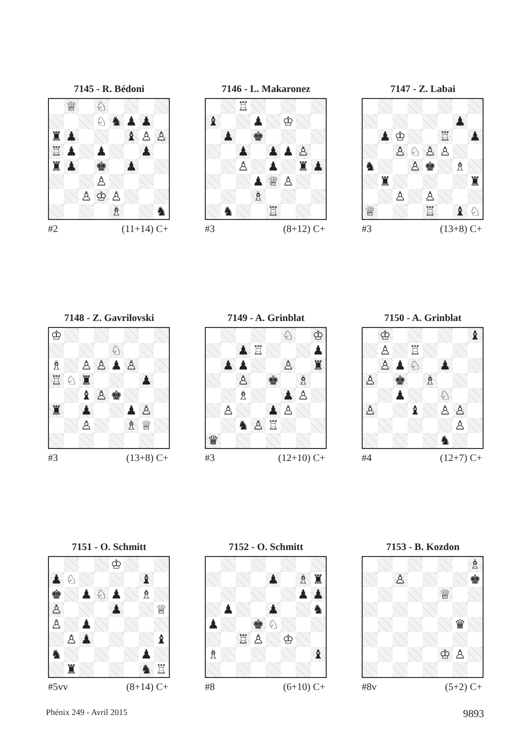7145 - R. Bédoni
| | ♕ | | ♘ | | | | |
| | | | ♘ | ♞ | ♟ | ♟ | |
| ♜ | ♟ | | | | ♝ | ♙ | ♙ |
| ♖ | ♟ | | ♟ | | | ♟ | |
| ♜ | ♟ | | ♚ | | ♟ | | |
| | | | ♙ | | | | |
| | | ♙ | ♔ | ♙ | | | |
| | | | | ♗ | | | ♞ |
#2 (11+14) C+
7146 - L. Makaronez
| | | ♖ | | | | | |
| ♝ | | | ♟ | | ♔ | | |
| | ♟ | | ♚ | | | | |
| | | ♟ | | ♟ | ♟ | ♙ | |
| | | ♙ | | ♟ | | ♜ | ♟ |
| | | | ♟ | ♕ | ♙ | | |
| | | | ♗ | | | | |
| | ♞ | | | ♖ | | | |
#3 (8+12) C+
7147 - Z. Labai
| | | | | | | ♟ | |
| | ♟ | ♔ | | | ♖ | | ♟ |
| | | ♙ | ♘ | ♙ | ♙ | | |
| ♞ | | | ♙ | ♚ | | ♗ | |
| | ♜ | | | | | | ♜ |
| | | ♙ | | ♙ | | | |
| ♕ | | | | ♖ | | ♝ | ♘ |
#3 (13+8) C+
7148 - Z. Gavrilovski
| ♔ | | | | | | | |
| | | | | ♘ | | | |
| ♗ | | ♙ | ♙ | ♟ | ♙ | | |
| ♖ | ♘ | ♜ | | | | ♟ | |
| | | ♝ | ♙ | ♚ | | | |
| ♜ | | ♟ | | | ♟ | ♙ | |
| | | ♙ | | | ♗ | ♕ | |
#3 (13+8) C+
7149 - A. Grinblat
| | | | | | ♘ | | ♔ |
| | | ♟ | ♖ | | | | ♟ |
| | ♟ | ♟ | | | ♙ | | ♜ |
| | | ♙ | | ♚ | | ♗ | |
| | | ♗ | | | ♟ | ♙ | |
| | ♙ | | | ♟ | ♙ | | |
| | | ♞ | ♙ | ♖ | | | |
| ♛ | | | | | | | |
#3 (12+10) C+
7150 - A. Grinblat
| | ♔ | | | | | | ♝ |
| | ♙ | | ♖ | | | | |
| | ♙ | ♟ | ♘ | | ♟ | | |
| ♙ | | ♚ | | ♗ | | | |
| | | ♟ | | | ♘ | | |
| ♙ | | | ♝ | | ♙ | ♙ | |
| | | | | | | ♙ | |
| | | | | | ♞ | | |
#4 (12+7) C+
7151 - O. Schmitt
| | | | | ♔ | | | |
| ♟ | ♘ | | | | | ♝ | |
| ♚ | | ♟ | ♘ | ♟ | | ♗ | |
| ♙ | | | | ♟ | | | ♕ |
| ♙ | | ♟ | | | | | |
| | ♙ | ♟ | | | | | ♝ |
| ♞ | | | | | | ♟ | |
| | ♜ | | | | | ♞ | ♖ |
#5vv (8+14) C+
7152 - O. Schmitt
| | | | | ♟ | | ♗ | ♜ |
| | | | | | | ♟ | ♟ |
| | ♟ | | | ♟ | | | ♞ |
| ♟ | | | ♚ | ♘ | | | |
| | | ♖ | ♙ | | ♔ | | |
| ♗ | | | | | | | ♝ |
#8 (6+10) C+
7153 - B. Kozdon
| | | | | | | | ♗ |
| | | ♙ | | | | | ♚ |
| | | | | | ♕ | | |
| | | | | | | ♛ | |
| | | | | | ♔ | ♙ | |
#8v (5+2) C+
Phénix 249 - Avril 2015 9893